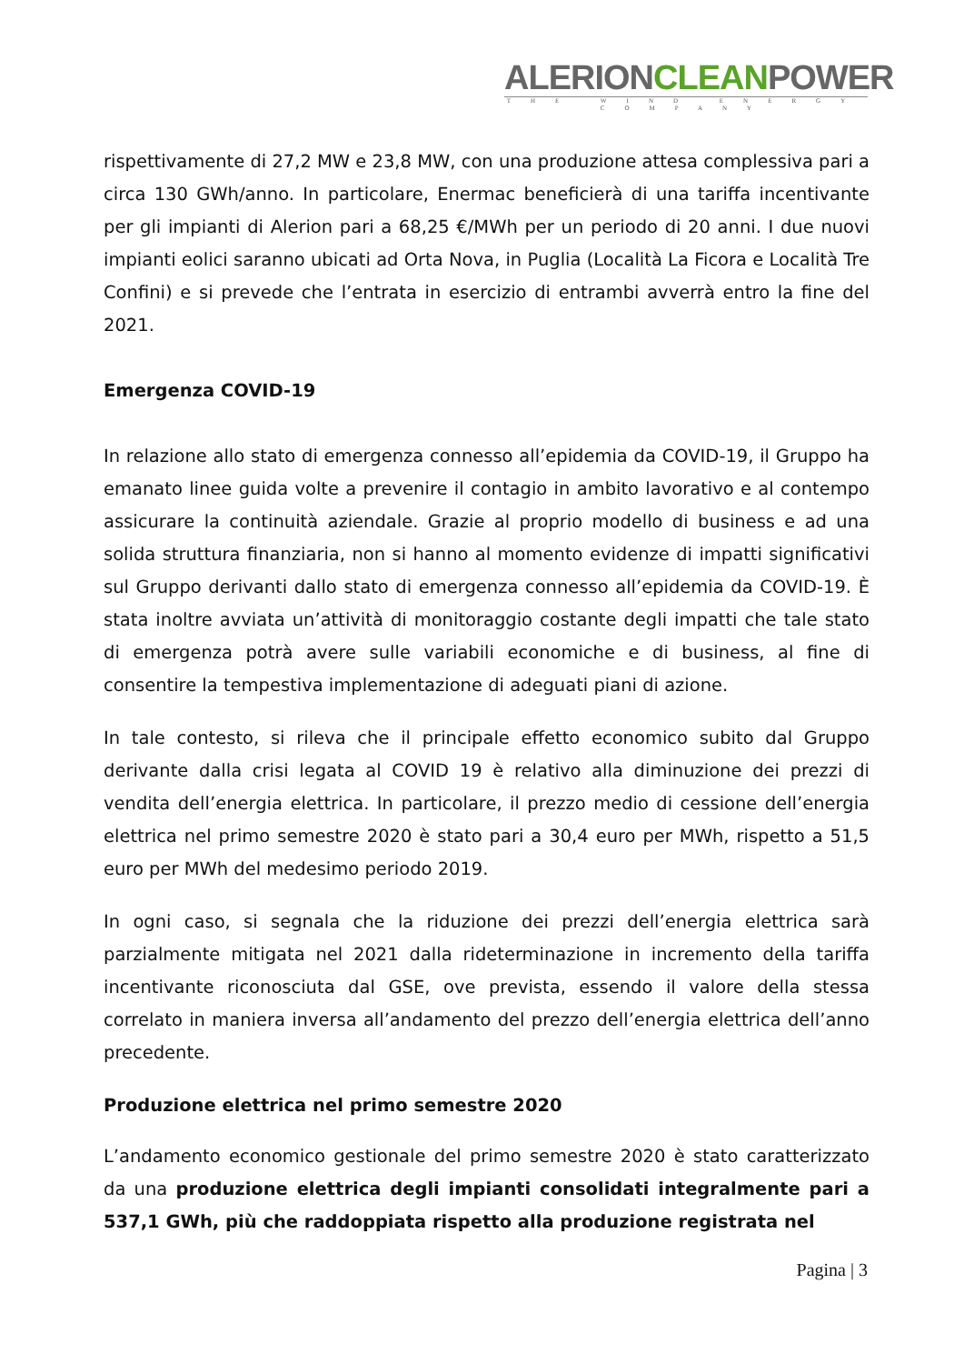ALERIONCLEANPOWER
THE WIND ENERGY COMPANY
rispettivamente di 27,2 MW e 23,8 MW, con una produzione attesa complessiva pari a circa 130 GWh/anno. In particolare, Enermac beneficierà di una tariffa incentivante per gli impianti di Alerion pari a 68,25 €/MWh per un periodo di 20 anni. I due nuovi impianti eolici saranno ubicati ad Orta Nova, in Puglia (Località La Ficora e Località Tre Confini) e si prevede che l’entrata in esercizio di entrambi avverrà entro la fine del 2021.
Emergenza COVID-19
In relazione allo stato di emergenza connesso all’epidemia da COVID-19, il Gruppo ha emanato linee guida volte a prevenire il contagio in ambito lavorativo e al contempo assicurare la continuità aziendale. Grazie al proprio modello di business e ad una solida struttura finanziaria, non si hanno al momento evidenze di impatti significativi sul Gruppo derivanti dallo stato di emergenza connesso all’epidemia da COVID-19. È stata inoltre avviata un’attività di monitoraggio costante degli impatti che tale stato di emergenza potrà avere sulle variabili economiche e di business, al fine di consentire la tempestiva implementazione di adeguati piani di azione.
In tale contesto, si rileva che il principale effetto economico subito dal Gruppo derivante dalla crisi legata al COVID 19 è relativo alla diminuzione dei prezzi di vendita dell’energia elettrica. In particolare, il prezzo medio di cessione dell’energia elettrica nel primo semestre 2020 è stato pari a 30,4 euro per MWh, rispetto a 51,5 euro per MWh del medesimo periodo 2019.
In ogni caso, si segnala che la riduzione dei prezzi dell’energia elettrica sarà parzialmente mitigata nel 2021 dalla rideterminazione in incremento della tariffa incentivante riconosciuta dal GSE, ove prevista, essendo il valore della stessa correlato in maniera inversa all’andamento del prezzo dell’energia elettrica dell’anno precedente.
Produzione elettrica nel primo semestre 2020
L’andamento economico gestionale del primo semestre 2020 è stato caratterizzato da una produzione elettrica degli impianti consolidati integralmente pari a 537,1 GWh, più che raddoppiata rispetto alla produzione registrata nel
Pagina | 3